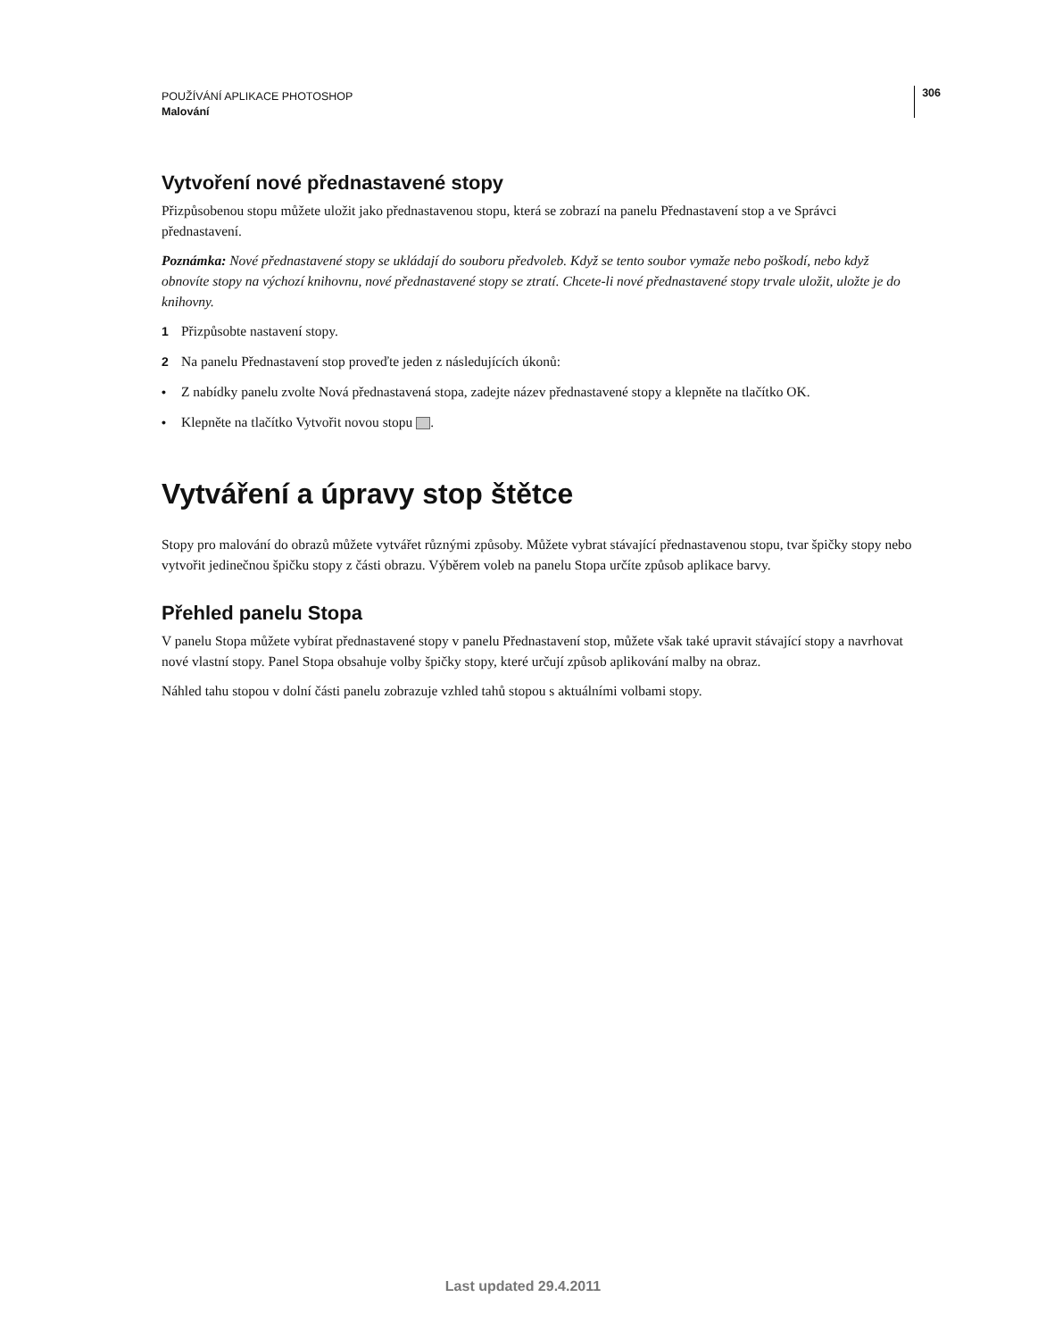POUŽÍVÁNÍ APLIKACE PHOTOSHOP
Malování
306
Vytvoření nové přednastavené stopy
Přizpůsobenou stopu můžete uložit jako přednastavenou stopu, která se zobrazí na panelu Přednastavení stop a ve Správci přednastavení.
Poznámka: Nové přednastavené stopy se ukládají do souboru předvoleb. Když se tento soubor vymaže nebo poškodí, nebo když obnovíte stopy na výchozí knihovnu, nové přednastavené stopy se ztratí. Chcete-li nové přednastavené stopy trvale uložit, uložte je do knihovny.
1 Přizpůsobte nastavení stopy.
2 Na panelu Přednastavení stop proveďte jeden z následujících úkonů:
• Z nabídky panelu zvolte Nová přednastavená stopa, zadejte název přednastavené stopy a klepněte na tlačítko OK.
• Klepněte na tlačítko Vytvořit novou stopu .
Vytváření a úpravy stop štětce
Stopy pro malování do obrazů můžete vytvářet různými způsoby. Můžete vybrat stávající přednastavenou stopu, tvar špičky stopy nebo vytvořit jedinečnou špičku stopy z části obrazu. Výběrem voleb na panelu Stopa určíte způsob aplikace barvy.
Přehled panelu Stopa
V panelu Stopa můžete vybírat přednastavené stopy v panelu Přednastavení stop, můžete však také upravit stávající stopy a navrhovat nové vlastní stopy. Panel Stopa obsahuje volby špičky stopy, které určují způsob aplikování malby na obraz.
Náhled tahu stopou v dolní části panelu zobrazuje vzhled tahů stopou s aktuálními volbami stopy.
Last updated 29.4.2011